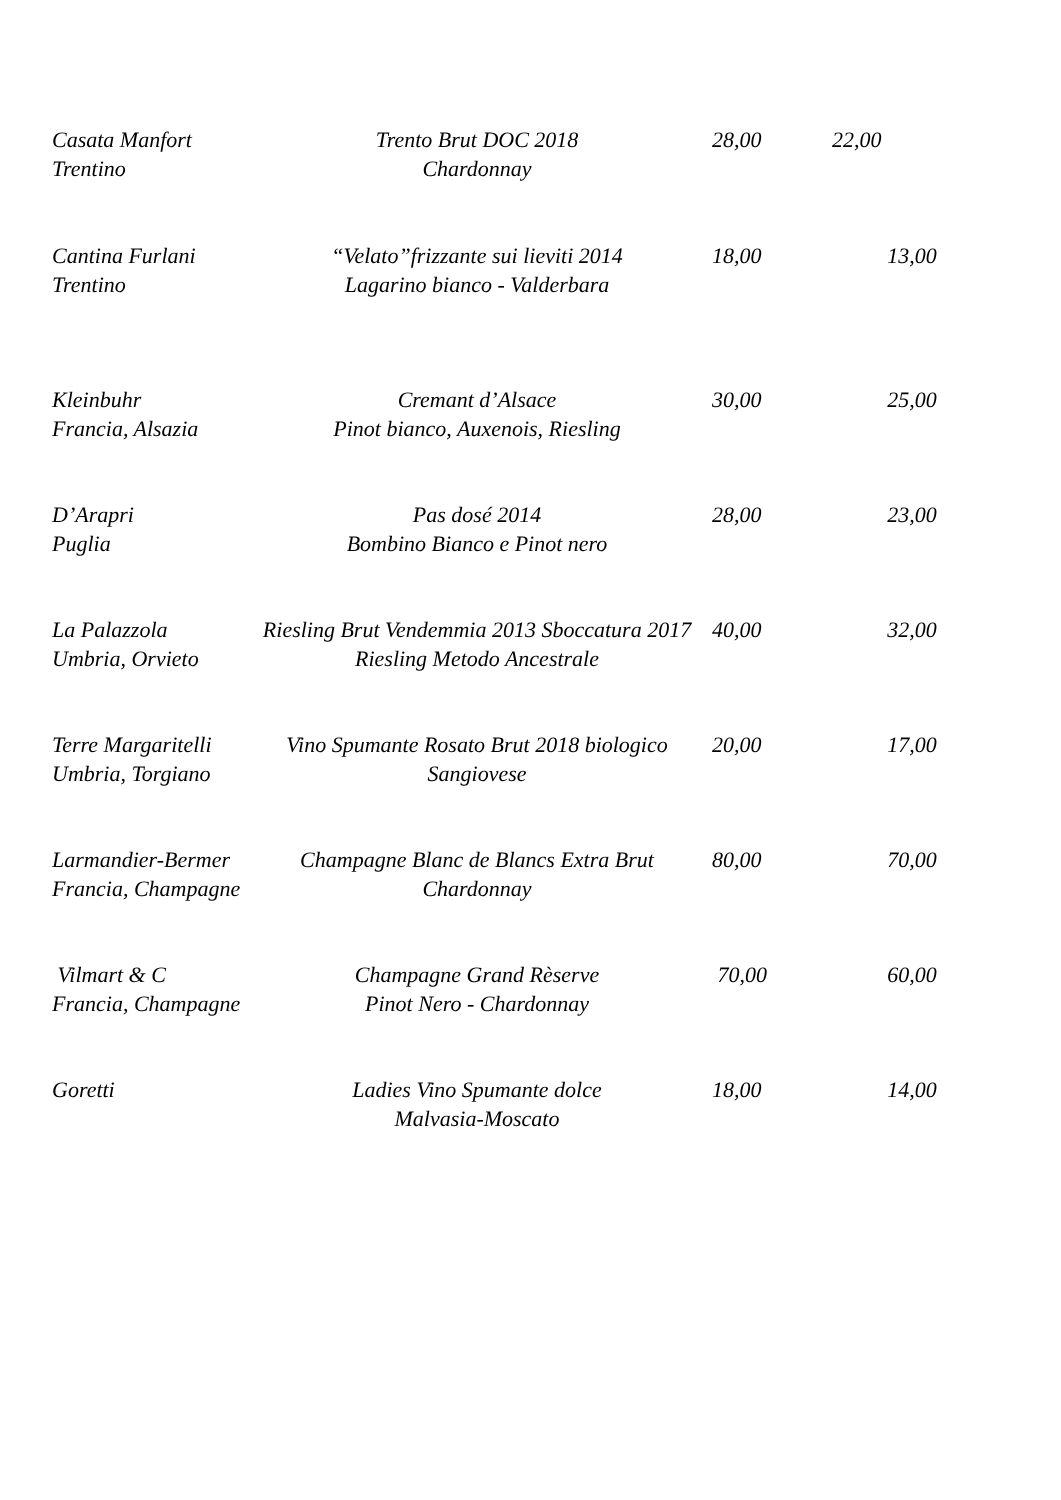Casata Manfort
Trentino
Trento Brut DOC 2018
Chardonnay
28,00
22,00
Cantina Furlani
Trentino
“Velato”frizzante sui lieviti 2014
Lagarino bianco - Valderbara
18,00
13,00
Kleinbuhr
Francia, Alsazia
Cremant d’Alsace
Pinot bianco, Auxenois, Riesling
30,00
25,00
D’Arapri
Puglia
Pas dosé 2014
Bombino Bianco e Pinot nero
28,00
23,00
La Palazzola
Umbria, Orvieto
Riesling Brut Vendemmia 2013 Sboccatura 2017
Riesling Metodo Ancestrale
40,00
32,00
Terre Margaritelli
Umbria, Torgiano
Vino Spumante Rosato Brut 2018 biologico
Sangiovese
20,00
17,00
Larmandier-Bermer
Francia, Champagne
Champagne Blanc de Blancs Extra Brut
Chardonnay
80,00
70,00
Vilmart & C
Francia, Champagne
Champagne Grand Rèserve
Pinot Nero - Chardonnay
70,00
60,00
Goretti
Ladies Vino Spumante dolce
Malvasia-Moscato
18,00
14,00